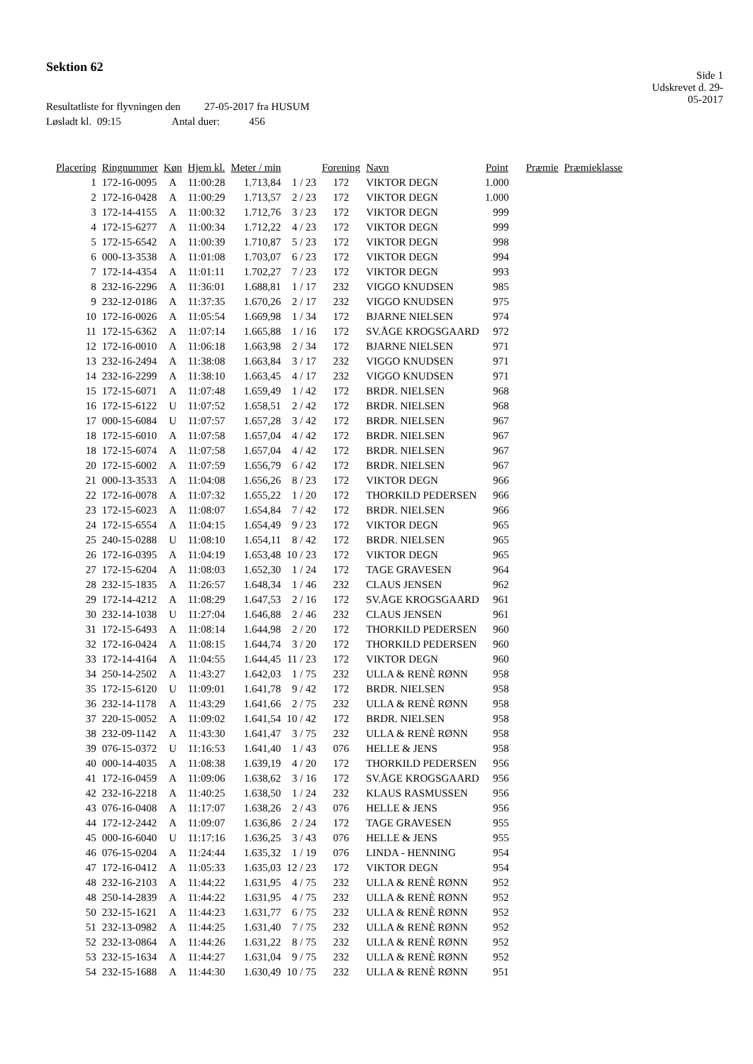Sektion 62
Side 1
Udskrevet d. 29-05-2017
Resultatliste for flyvningen den 27-05-2017 fra HUSUM
Løsladt kl. 09:15 Antal duer: 456
| Placering | Ringnummer | Køn | Hjem kl. | Meter / min | | Forening | Navn | Point | Præmie | Præmieklasse |
| --- | --- | --- | --- | --- | --- | --- | --- | --- | --- | --- |
| 1 | 172-16-0095 | A | 11:00:28 | 1.713,84 | 1 / 23 | 172 | VIKTOR DEGN | 1.000 | | |
| 2 | 172-16-0428 | A | 11:00:29 | 1.713,57 | 2 / 23 | 172 | VIKTOR DEGN | 1.000 | | |
| 3 | 172-14-4155 | A | 11:00:32 | 1.712,76 | 3 / 23 | 172 | VIKTOR DEGN | 999 | | |
| 4 | 172-15-6277 | A | 11:00:34 | 1.712,22 | 4 / 23 | 172 | VIKTOR DEGN | 999 | | |
| 5 | 172-15-6542 | A | 11:00:39 | 1.710,87 | 5 / 23 | 172 | VIKTOR DEGN | 998 | | |
| 6 | 000-13-3538 | A | 11:01:08 | 1.703,07 | 6 / 23 | 172 | VIKTOR DEGN | 994 | | |
| 7 | 172-14-4354 | A | 11:01:11 | 1.702,27 | 7 / 23 | 172 | VIKTOR DEGN | 993 | | |
| 8 | 232-16-2296 | A | 11:36:01 | 1.688,81 | 1 / 17 | 232 | VIGGO KNUDSEN | 985 | | |
| 9 | 232-12-0186 | A | 11:37:35 | 1.670,26 | 2 / 17 | 232 | VIGGO KNUDSEN | 975 | | |
| 10 | 172-16-0026 | A | 11:05:54 | 1.669,98 | 1 / 34 | 172 | BJARNE NIELSEN | 974 | | |
| 11 | 172-15-6362 | A | 11:07:14 | 1.665,88 | 1 / 16 | 172 | SV.ÅGE KROGSGAARD | 972 | | |
| 12 | 172-16-0010 | A | 11:06:18 | 1.663,98 | 2 / 34 | 172 | BJARNE NIELSEN | 971 | | |
| 13 | 232-16-2494 | A | 11:38:08 | 1.663,84 | 3 / 17 | 232 | VIGGO KNUDSEN | 971 | | |
| 14 | 232-16-2299 | A | 11:38:10 | 1.663,45 | 4 / 17 | 232 | VIGGO KNUDSEN | 971 | | |
| 15 | 172-15-6071 | A | 11:07:48 | 1.659,49 | 1 / 42 | 172 | BRDR. NIELSEN | 968 | | |
| 16 | 172-15-6122 | U | 11:07:52 | 1.658,51 | 2 / 42 | 172 | BRDR. NIELSEN | 968 | | |
| 17 | 000-15-6084 | U | 11:07:57 | 1.657,28 | 3 / 42 | 172 | BRDR. NIELSEN | 967 | | |
| 18 | 172-15-6010 | A | 11:07:58 | 1.657,04 | 4 / 42 | 172 | BRDR. NIELSEN | 967 | | |
| 18 | 172-15-6074 | A | 11:07:58 | 1.657,04 | 4 / 42 | 172 | BRDR. NIELSEN | 967 | | |
| 20 | 172-15-6002 | A | 11:07:59 | 1.656,79 | 6 / 42 | 172 | BRDR. NIELSEN | 967 | | |
| 21 | 000-13-3533 | A | 11:04:08 | 1.656,26 | 8 / 23 | 172 | VIKTOR DEGN | 966 | | |
| 22 | 172-16-0078 | A | 11:07:32 | 1.655,22 | 1 / 20 | 172 | THORKILD PEDERSEN | 966 | | |
| 23 | 172-15-6023 | A | 11:08:07 | 1.654,84 | 7 / 42 | 172 | BRDR. NIELSEN | 966 | | |
| 24 | 172-15-6554 | A | 11:04:15 | 1.654,49 | 9 / 23 | 172 | VIKTOR DEGN | 965 | | |
| 25 | 240-15-0288 | U | 11:08:10 | 1.654,11 | 8 / 42 | 172 | BRDR. NIELSEN | 965 | | |
| 26 | 172-16-0395 | A | 11:04:19 | 1.653,48 | 10 / 23 | 172 | VIKTOR DEGN | 965 | | |
| 27 | 172-15-6204 | A | 11:08:03 | 1.652,30 | 1 / 24 | 172 | TAGE GRAVESEN | 964 | | |
| 28 | 232-15-1835 | A | 11:26:57 | 1.648,34 | 1 / 46 | 232 | CLAUS JENSEN | 962 | | |
| 29 | 172-14-4212 | A | 11:08:29 | 1.647,53 | 2 / 16 | 172 | SV.ÅGE KROGSGAARD | 961 | | |
| 30 | 232-14-1038 | U | 11:27:04 | 1.646,88 | 2 / 46 | 232 | CLAUS JENSEN | 961 | | |
| 31 | 172-15-6493 | A | 11:08:14 | 1.644,98 | 2 / 20 | 172 | THORKILD PEDERSEN | 960 | | |
| 32 | 172-16-0424 | A | 11:08:15 | 1.644,74 | 3 / 20 | 172 | THORKILD PEDERSEN | 960 | | |
| 33 | 172-14-4164 | A | 11:04:55 | 1.644,45 | 11 / 23 | 172 | VIKTOR DEGN | 960 | | |
| 34 | 250-14-2502 | A | 11:43:27 | 1.642,03 | 1 / 75 | 232 | ULLA & RENÈ RØNN | 958 | | |
| 35 | 172-15-6120 | U | 11:09:01 | 1.641,78 | 9 / 42 | 172 | BRDR. NIELSEN | 958 | | |
| 36 | 232-14-1178 | A | 11:43:29 | 1.641,66 | 2 / 75 | 232 | ULLA & RENÈ RØNN | 958 | | |
| 37 | 220-15-0052 | A | 11:09:02 | 1.641,54 | 10 / 42 | 172 | BRDR. NIELSEN | 958 | | |
| 38 | 232-09-1142 | A | 11:43:30 | 1.641,47 | 3 / 75 | 232 | ULLA & RENÈ RØNN | 958 | | |
| 39 | 076-15-0372 | U | 11:16:53 | 1.641,40 | 1 / 43 | 076 | HELLE & JENS | 958 | | |
| 40 | 000-14-4035 | A | 11:08:38 | 1.639,19 | 4 / 20 | 172 | THORKILD PEDERSEN | 956 | | |
| 41 | 172-16-0459 | A | 11:09:06 | 1.638,62 | 3 / 16 | 172 | SV.ÅGE KROGSGAARD | 956 | | |
| 42 | 232-16-2218 | A | 11:40:25 | 1.638,50 | 1 / 24 | 232 | KLAUS RASMUSSEN | 956 | | |
| 43 | 076-16-0408 | A | 11:17:07 | 1.638,26 | 2 / 43 | 076 | HELLE & JENS | 956 | | |
| 44 | 172-12-2442 | A | 11:09:07 | 1.636,86 | 2 / 24 | 172 | TAGE GRAVESEN | 955 | | |
| 45 | 000-16-6040 | U | 11:17:16 | 1.636,25 | 3 / 43 | 076 | HELLE & JENS | 955 | | |
| 46 | 076-15-0204 | A | 11:24:44 | 1.635,32 | 1 / 19 | 076 | LINDA - HENNING | 954 | | |
| 47 | 172-16-0412 | A | 11:05:33 | 1.635,03 | 12 / 23 | 172 | VIKTOR DEGN | 954 | | |
| 48 | 232-16-2103 | A | 11:44:22 | 1.631,95 | 4 / 75 | 232 | ULLA & RENÈ RØNN | 952 | | |
| 48 | 250-14-2839 | A | 11:44:22 | 1.631,95 | 4 / 75 | 232 | ULLA & RENÈ RØNN | 952 | | |
| 50 | 232-15-1621 | A | 11:44:23 | 1.631,77 | 6 / 75 | 232 | ULLA & RENÈ RØNN | 952 | | |
| 51 | 232-13-0982 | A | 11:44:25 | 1.631,40 | 7 / 75 | 232 | ULLA & RENÈ RØNN | 952 | | |
| 52 | 232-13-0864 | A | 11:44:26 | 1.631,22 | 8 / 75 | 232 | ULLA & RENÈ RØNN | 952 | | |
| 53 | 232-15-1634 | A | 11:44:27 | 1.631,04 | 9 / 75 | 232 | ULLA & RENÈ RØNN | 952 | | |
| 54 | 232-15-1688 | A | 11:44:30 | 1.630,49 | 10 / 75 | 232 | ULLA & RENÈ RØNN | 951 | | |